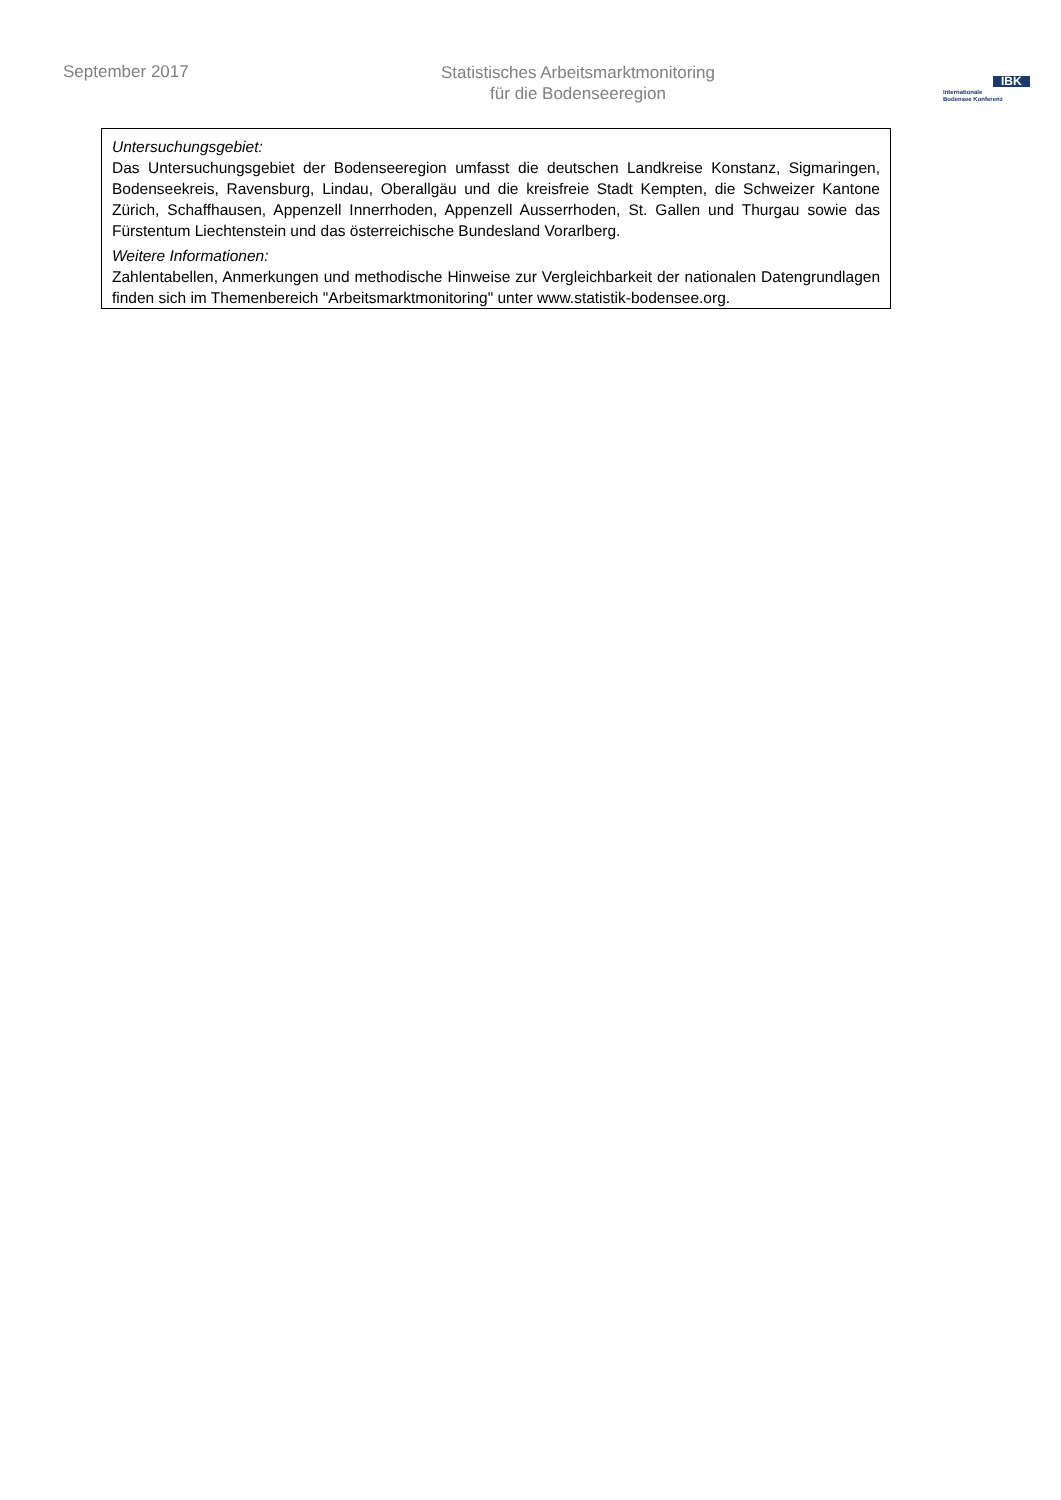September 2017
Statistisches Arbeitsmarktmonitoring
für die Bodenseeregion
IBK
Internationale
Bodensee Konferenz
Untersuchungsgebiet:
Das Untersuchungsgebiet der Bodenseeregion umfasst die deutschen Landkreise Konstanz, Sigmaringen, Bodenseekreis, Ravensburg, Lindau, Oberallgäu und die kreisfreie Stadt Kempten, die Schweizer Kantone Zürich, Schaffhausen, Appenzell Innerrhoden, Appenzell Ausserrhoden, St. Gallen und Thurgau sowie das Fürstentum Liechtenstein und das österreichische Bundesland Vorarlberg.
Weitere Informationen:
Zahlentabellen, Anmerkungen und methodische Hinweise zur Vergleichbarkeit der nationalen Datengrundlagen finden sich im Themenbereich "Arbeitsmarktmonitoring" unter www.statistik-bodensee.org.